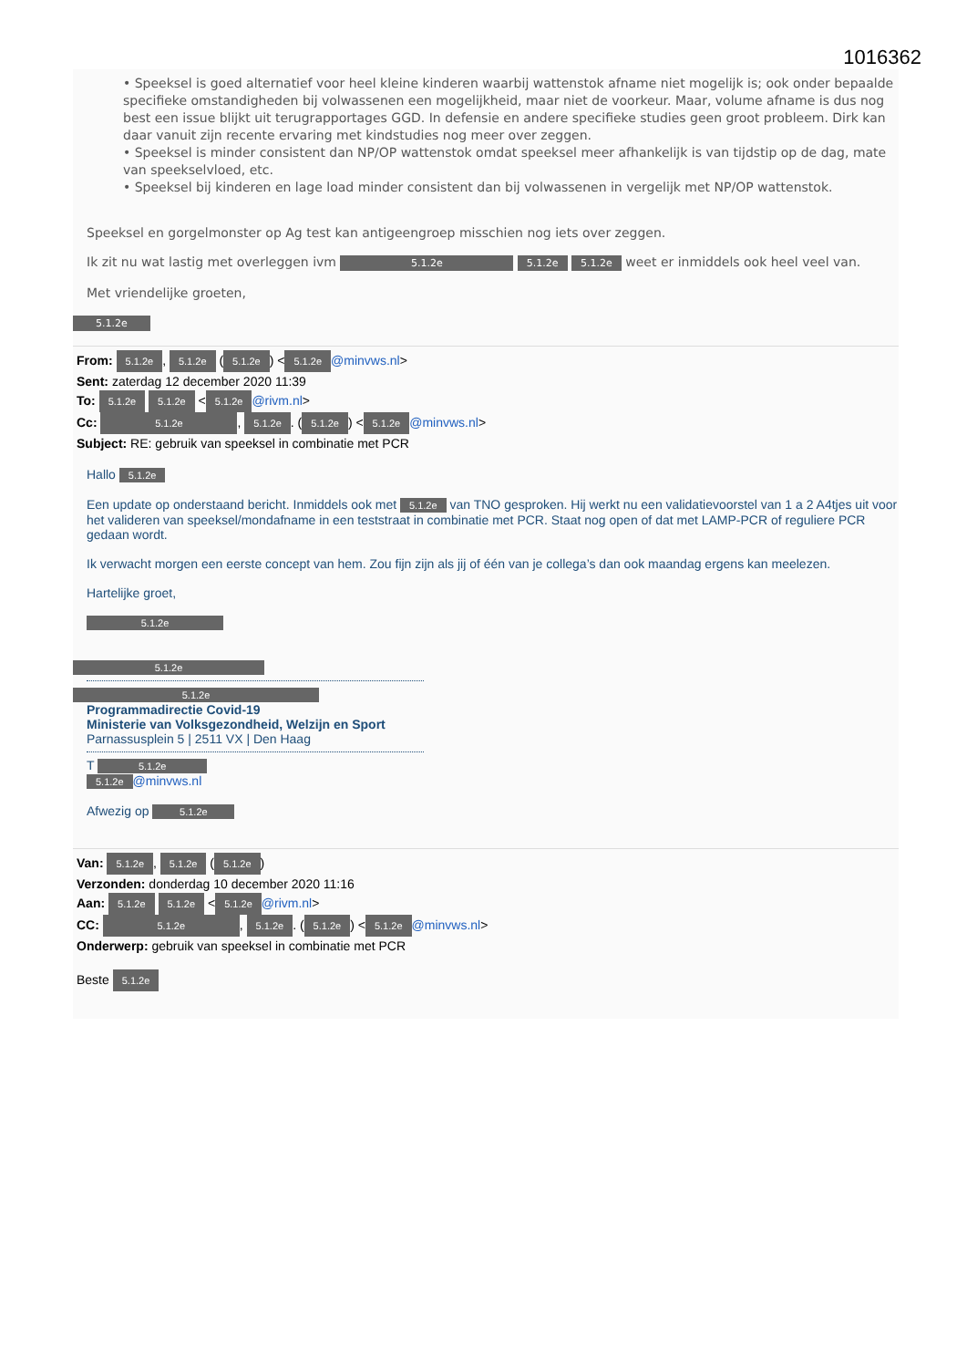1016362
• Speeksel is goed alternatief voor heel kleine kinderen waarbij wattenstok afname niet mogelijk is; ook onder bepaalde specifieke omstandigheden bij volwassenen een mogelijkheid, maar niet de voorkeur. Maar, volume afname is dus nog best een issue blijkt uit terugrapportages GGD. In defensie en andere specifieke studies geen groot probleem. Dirk kan daar vanuit zijn recente ervaring met kindstudies nog meer over zeggen.
• Speeksel is minder consistent dan NP/OP wattenstok omdat speeksel meer afhankelijk is van tijdstip op de dag, mate van speekselvloed, etc.
• Speeksel bij kinderen en lage load minder consistent dan bij volwassenen in vergelijk met NP/OP wattenstok.
Speeksel en gorgelmonster op Ag test kan antigeengroep misschien nog iets over zeggen.
Ik zit nu wat lastig met overleggen ivm 5.1.2e 5.1.2e 5.1.2e weet er inmiddels ook heel veel van.
Met vriendelijke groeten,
5.1.2e
From: 5.1.2e, 5.1.2e (5.1.2e) < 5.1.2e @minvws.nl>
Sent: zaterdag 12 december 2020 11:39
To: 5.1.2e 5.1.2e < 5.1.2e @rivm.nl>
Cc: 5.1.2e, 5.1.2e. (5.1.2e) < 5.1.2e @minvws.nl>
Subject: RE: gebruik van speeksel in combinatie met PCR
Hallo 5.1.2e
Een update op onderstaand bericht. Inmiddels ook met 5.1.2e van TNO gesproken. Hij werkt nu een validatievoorstel van 1 a 2 A4tjes uit voor het valideren van speeksel/mondafname in een teststraat in combinatie met PCR. Staat nog open of dat met LAMP-PCR of reguliere PCR gedaan wordt.
Ik verwacht morgen een eerste concept van hem. Zou fijn zijn als jij of één van je collega’s dan ook maandag ergens kan meelezen.
Hartelijke groet,
5.1.2e
5.1.2e 5.1.2e
Programmadirectie Covid-19
Ministerie van Volksgezondheid, Welzijn en Sport
Parnassusplein 5 | 2511 VX | Den Haag
T 5.1.2e
5.1.2e @minvws.nl
Afwezig op 5.1.2e
Van: 5.1.2e, 5.1.2e (5.1.2e)
Verzonden: donderdag 10 december 2020 11:16
Aan: 5.1.2e 5.1.2e < 5.1.2e @rivm.nl>
CC: 5.1.2e, 5.1.2e. (5.1.2e) < 5.1.2e @minvws.nl>
Onderwerp: gebruik van speeksel in combinatie met PCR
Beste 5.1.2e